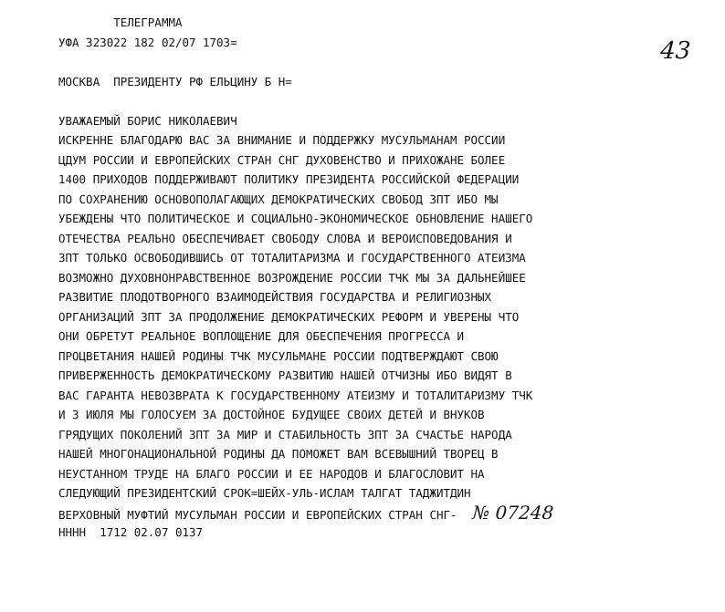43
ТЕЛЕГРАММА
УФА 323022 182 02/07 1703=
МОСКВА ПРЕЗИДЕНТУ РФ ЕЛЬЦИНУ Б Н=
УВАЖАЕМЫЙ БОРИС НИКОЛАЕВИЧ
ИСКРЕННЕ БЛАГОДАРЮ ВАС ЗА ВНИМАНИЕ И ПОДДЕРЖКУ МУСУЛЬМАНАМ РОССИИ
ЦДУМ РОССИИ И ЕВРОПЕЙСКИХ СТРАН СНГ ДУХОВЕНСТВО И ПРИХОЖАНЕ БОЛЕЕ
1400 ПРИХОДОВ ПОДДЕРЖИВАЮТ ПОЛИТИКУ ПРЕЗИДЕНТА РОССИЙСКОЙ ФЕДЕРАЦИИ
ПО СОХРАНЕНИЮ ОСНОВОПОЛАГАЮЩИХ ДЕМОКРАТИЧЕСКИХ СВОБОД ЗПТ ИБО МЫ
УБЕЖДЕНЫ ЧТО ПОЛИТИЧЕСКОЕ И СОЦИАЛЬНО-ЭКОНОМИЧЕСКОЕ ОБНОВЛЕНИЕ НАШЕГО
ОТЕЧЕСТВА РЕАЛЬНО ОБЕСПЕЧИВАЕТ СВОБОДУ СЛОВА И ВЕРОИСПОВЕДОВАНИЯ И
ЗПТ ТОЛЬКО ОСВОБОДИВШИСЬ ОТ ТОТАЛИТАРИЗМА И ГОСУДАРСТВЕННОГО АТЕИЗМА
ВОЗМОЖНО ДУХОВНОНРАВСТВЕННОЕ ВОЗРОЖДЕНИЕ РОССИИ ТЧК МЫ ЗА ДАЛЬНЕЙШЕЕ
РАЗВИТИЕ ПЛОДОТВОРНОГО ВЗАИМОДЕЙСТВИЯ ГОСУДАРСТВА И РЕЛИГИОЗНЫХ
ОРГАНИЗАЦИЙ ЗПТ ЗА ПРОДОЛЖЕНИЕ ДЕМОКРАТИЧЕСКИХ РЕФОРМ И УВЕРЕНЫ ЧТО
ОНИ ОБРЕТУТ РЕАЛЬНОЕ ВОПЛОЩЕНИЕ ДЛЯ ОБЕСПЕЧЕНИЯ ПРОГРЕССА И
ПРОЦВЕТАНИЯ НАШЕЙ РОДИНЫ ТЧК МУСУЛЬМАНЕ РОССИИ ПОДТВЕРЖДАЮТ СВОЮ
ПРИВЕРЖЕННОСТЬ ДЕМОКРАТИЧЕСКОМУ РАЗВИТИЮ НАШЕЙ ОТЧИЗНЫ ИБО ВИДЯТ В
ВАС ГАРАНТА НЕВОЗВРАТА К ГОСУДАРСТВЕННОМУ АТЕИЗМУ И ТОТАЛИТАРИЗМУ ТЧК
И 3 ИЮЛЯ МЫ ГОЛОСУЕМ ЗА ДОСТОЙНОЕ БУДУЩЕЕ СВОИХ ДЕТЕЙ И ВНУКОВ
ГРЯДУЩИХ ПОКОЛЕНИЙ ЗПТ ЗА МИР И СТАБИЛЬНОСТЬ ЗПТ ЗА СЧАСТЬЕ НАРОДА
НАШЕЙ МНОГОНАЦИОНАЛЬНОЙ РОДИНЫ ДА ПОМОЖЕТ ВАМ ВСЕВЫШНИЙ ТВОРЕЦ В
НЕУСТАННОМ ТРУДЕ НА БЛАГО РОССИИ И ЕЕ НАРОДОВ И БЛАГОСЛОВИТ НА
СЛЕДУЮЩИЙ ПРЕЗИДЕНТСКИЙ СРОК=ШЕЙХ-УЛЬ-ИСЛАМ ТАЛГАТ ТАДЖИТДИН
ВЕРХОВНЫЙ МУФТИЙ МУСУЛЬМАН РОССИИ И ЕВРОПЕЙСКИХ СТРАН СНГ- № 07248
НННН 1712 02.07 0137